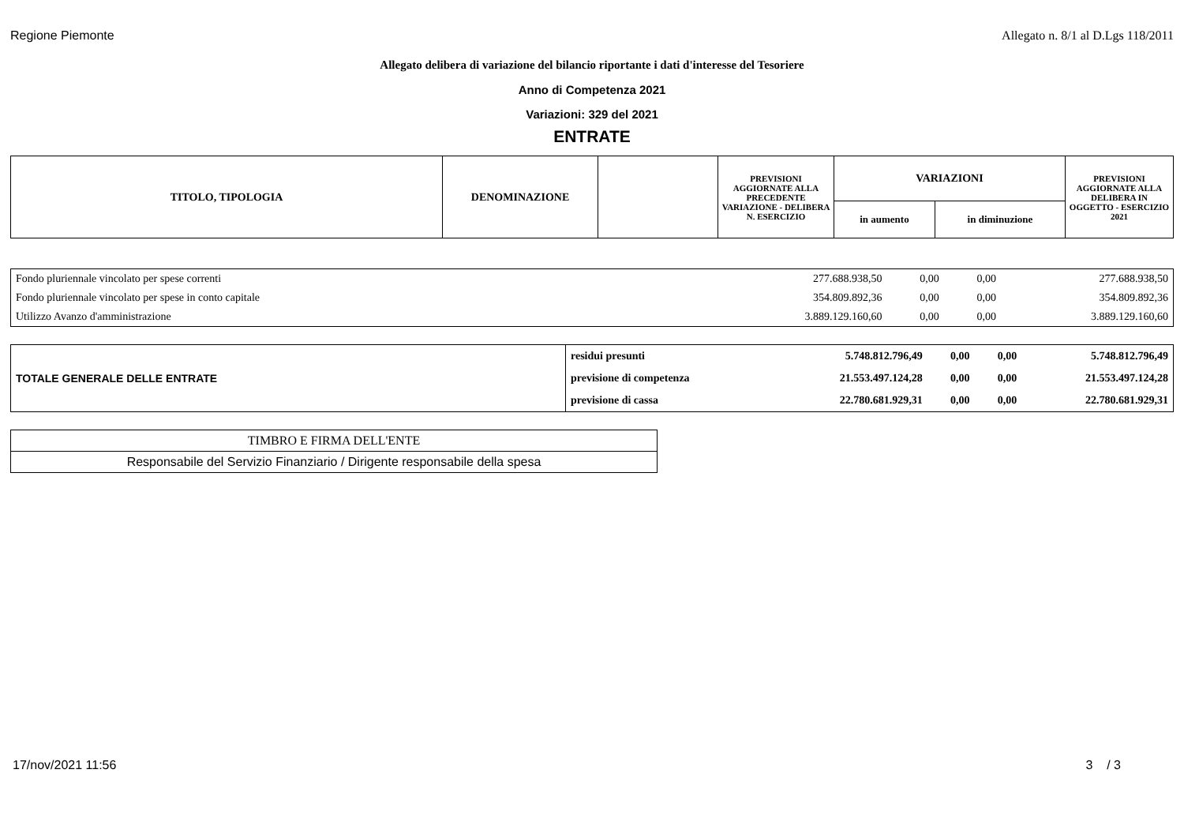Regione Piemonte Allegato n. 8/1 al D.Lgs 118/2011
Allegato delibera di variazione del bilancio riportante i dati d'interesse del Tesoriere
Anno di Competenza 2021
Variazioni: 329 del 2021
ENTRATE
| TITOLO, TIPOLOGIA | DENOMINAZIONE | | PREVISIONI AGGIORNATE ALLA PRECEDENTE VARIAZIONE - DELIBERA N. ESERCIZIO | VARIAZIONI | | PREVISIONI AGGIORNATE ALLA DELIBERA IN OGGETTO - ESERCIZIO 2021 |
| --- | --- | --- | --- | --- | --- | --- |
| | | | | in aumento | in diminuzione | |
| Fondo pluriennale vincolato per spese correnti | 277.688.938,50 | 0,00 | 0,00 | 277.688.938,50 |
| Fondo pluriennale vincolato per spese in conto capitale | 354.809.892,36 | 0,00 | 0,00 | 354.809.892,36 |
| Utilizzo Avanzo d'amministrazione | 3.889.129.160,60 | 0,00 | 0,00 | 3.889.129.160,60 |
| TOTALE GENERALE DELLE ENTRATE | residui presunti | 5.748.812.796,49 | 0,00 | 0,00 | 5.748.812.796,49 |
| | previsione di competenza | 21.553.497.124,28 | 0,00 | 0,00 | 21.553.497.124,28 |
| | previsione di cassa | 22.780.681.929,31 | 0,00 | 0,00 | 22.780.681.929,31 |
| TIMBRO E FIRMA DELL'ENTE |
| Responsabile del Servizio Finanziario / Dirigente responsabile della spesa |
17/nov/2021 11:56 3 / 3